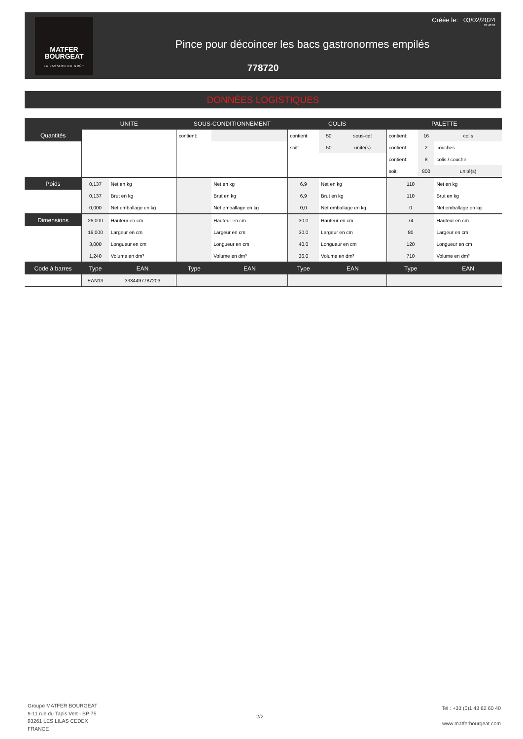MATFER
BOURGEAT
LA PASSION DU GOÛT
Créée le: 03/02/2024
07:40:01
Pince pour décoincer les bacs gastronormes empilés
778720
DONNÉES LOGISTIQUES
| | UNITE | | SOUS-CONDITIONNEMENT | | COLIS | | | PALETTE | | |
| --- | --- | --- | --- | --- | --- | --- | --- | --- | --- | --- |
| Quantités | | | contient: | | contient: | 50 | sous-cdt | contient: | 16 | colis |
| | | | | | soit: | 50 | unité(s) | contient: | 2 | couches |
| | | | | | | | | contient: | 8 | colis / couche |
| | | | | | | | | soit: | 800 | unité(s) |
| Poids | 0,137 | Net en kg | | Net en kg | 6,9 | Net en kg | | 110 | | Net en kg |
| | 0,137 | Brut en kg | | Brut en kg | 6,9 | Brut en kg | | 110 | | Brut en kg |
| | 0,000 | Net emballage en kg | | Net emballage en kg | 0,0 | Net emballage en kg | | 0 | | Net emballage en kg |
| Dimensions | 26,000 | Hauteur en cm | | Hauteur en cm | 30,0 | Hauteur en cm | | 74 | | Hauteur en cm |
| | 16,000 | Largeur en cm | | Largeur en cm | 30,0 | Largeur en cm | | 80 | | Largeur en cm |
| | 3,000 | Longueur en cm | | Longueur en cm | 40,0 | Longueur en cm | | 120 | | Longueur en cm |
| | 1,240 | Volume en dm³ | | Volume en dm³ | 36,0 | Volume en dm³ | | 710 | | Volume en dm³ |
| Code à barres | Type | EAN | Type | EAN | Type | EAN | | Type | | EAN |
| | EAN13 | 3334497787203 | | | | | | | | |
Groupe MATFER BOURGEAT
9-11 rue du Tapis Vert - BP 75
93261 LES LILAS CEDEX
FRANCE
2/2
Tel : +33 (0)1 43 62 60 40
www.matferbourgeat.com